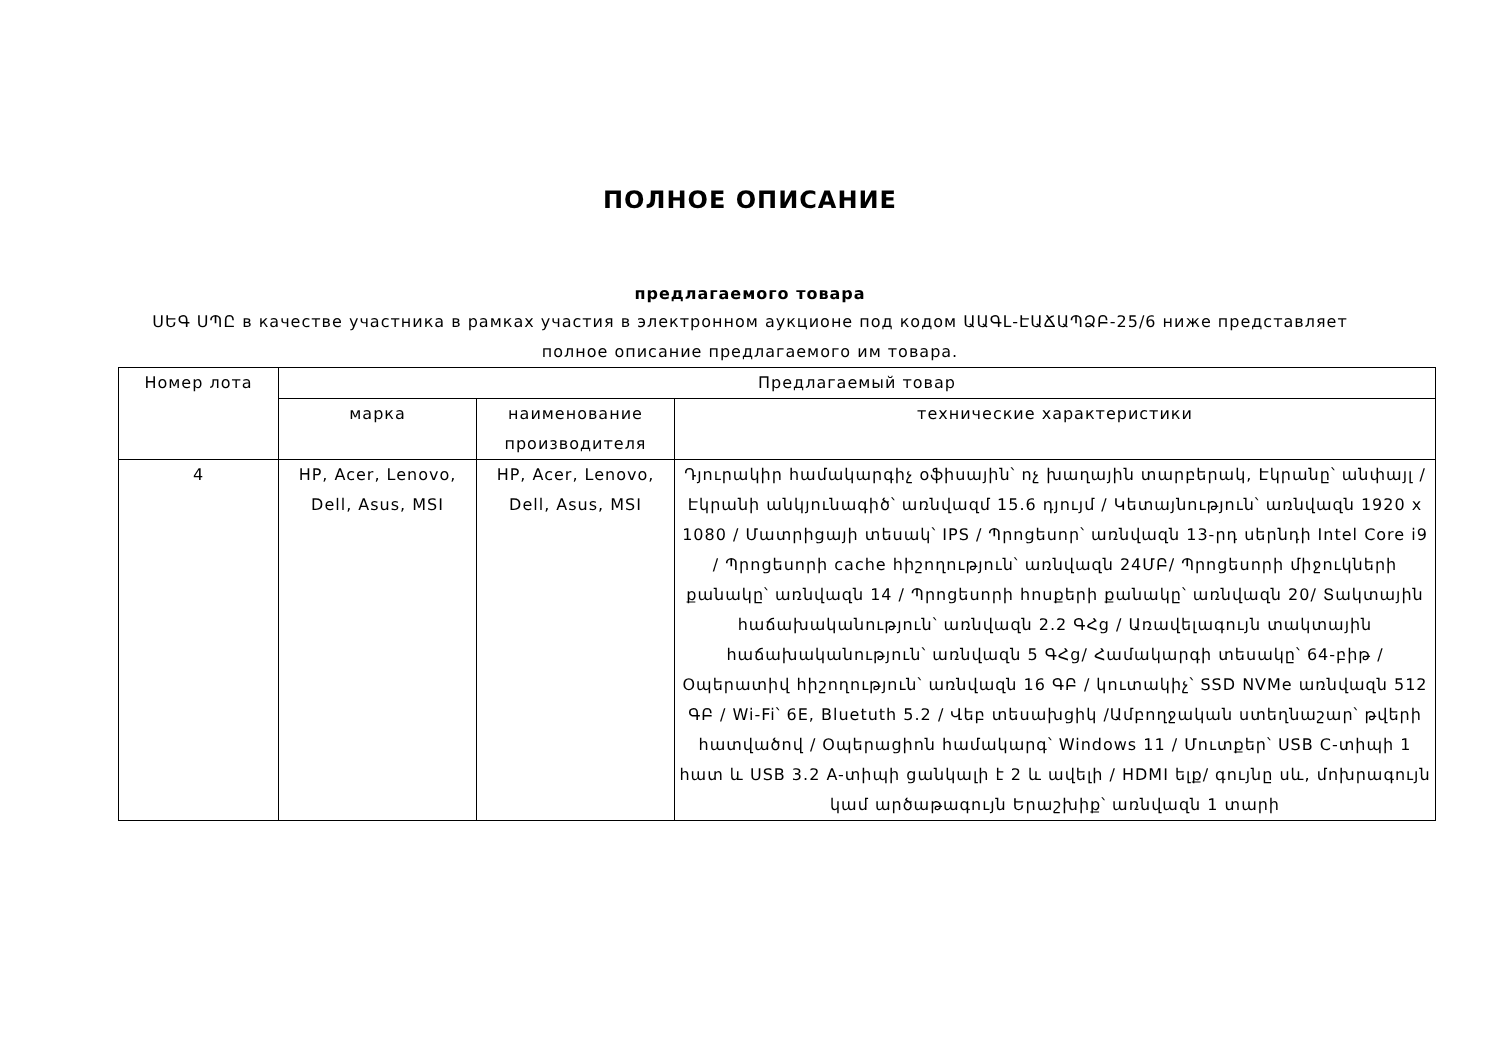ПОЛНОЕ ОПИСАНИЕ
предлагаемого товара
ՍԵԳ ՍՊԸ в качестве участника в рамках участия в электронном аукционе под кодом ԱԱԳԼ-ԷԱՃԱՊՁԲ-25/6 ниже представляет полное описание предлагаемого им товара.
| Номер лота | Предлагаемый товар | | |
| --- | --- | --- | --- |
| | марка | наименование производителя | технические характеристики |
| 4 | HP, Acer, Lenovo, Dell, Asus, MSI | HP, Acer, Lenovo, Dell, Asus, MSI | Դյուրակիր համակարգիչ օֆիսային՝ ոչ խաղային տարբերակ, Էկրանը՝ անփայլ /Էկրանի անկյունագիծ՝ առնվազմ 15.6 դյույմ / Կետայնություն՝ առնվազն 1920 x 1080 / Մատրիցայի տեսակ՝ IPS / Պրոցեսոր՝ առնվազն 13-րդ սերնդի Intel Core i9 / Պրոցեսորի cache հիշողություն՝ առնվազն 24ՄԲ/ Պրոցեսորի միջուկների քանակը՝ առնվազն 14 / Պրոցեսորի հոսքերի քանակը՝ առնվազն 20/ Տակտային հաճախականություն՝ առնվազն 2.2 ԳՀց / Առավելագույն տակտային հաճախականություն՝ առնվազն 5 ԳՀց/ Համակարգի տեսակը՝ 64-բիթ / Օպերատիվ հիշողություն՝ առնվազն 16 ԳԲ / կուտակիչ՝ SSD NVMe առնվազն 512 ԳԲ / Wi-Fi՝ 6E, Bluetuth 5.2 / Վեբ տեսախցիկ /Ամբողջական ստեղնաշար՝ թվերի հատվածով / Օպերացիոն համակարգ՝ Windows 11 / Մուտքեր՝ USB C-տիպի 1 հատ և USB 3.2 A-տիպի ցանկալի է 2 և ավելի / HDMI ելք/ գույնը սև, մոխրագույն կամ արծաթագույն Երաշխիք՝ առնվազն 1 տարի |